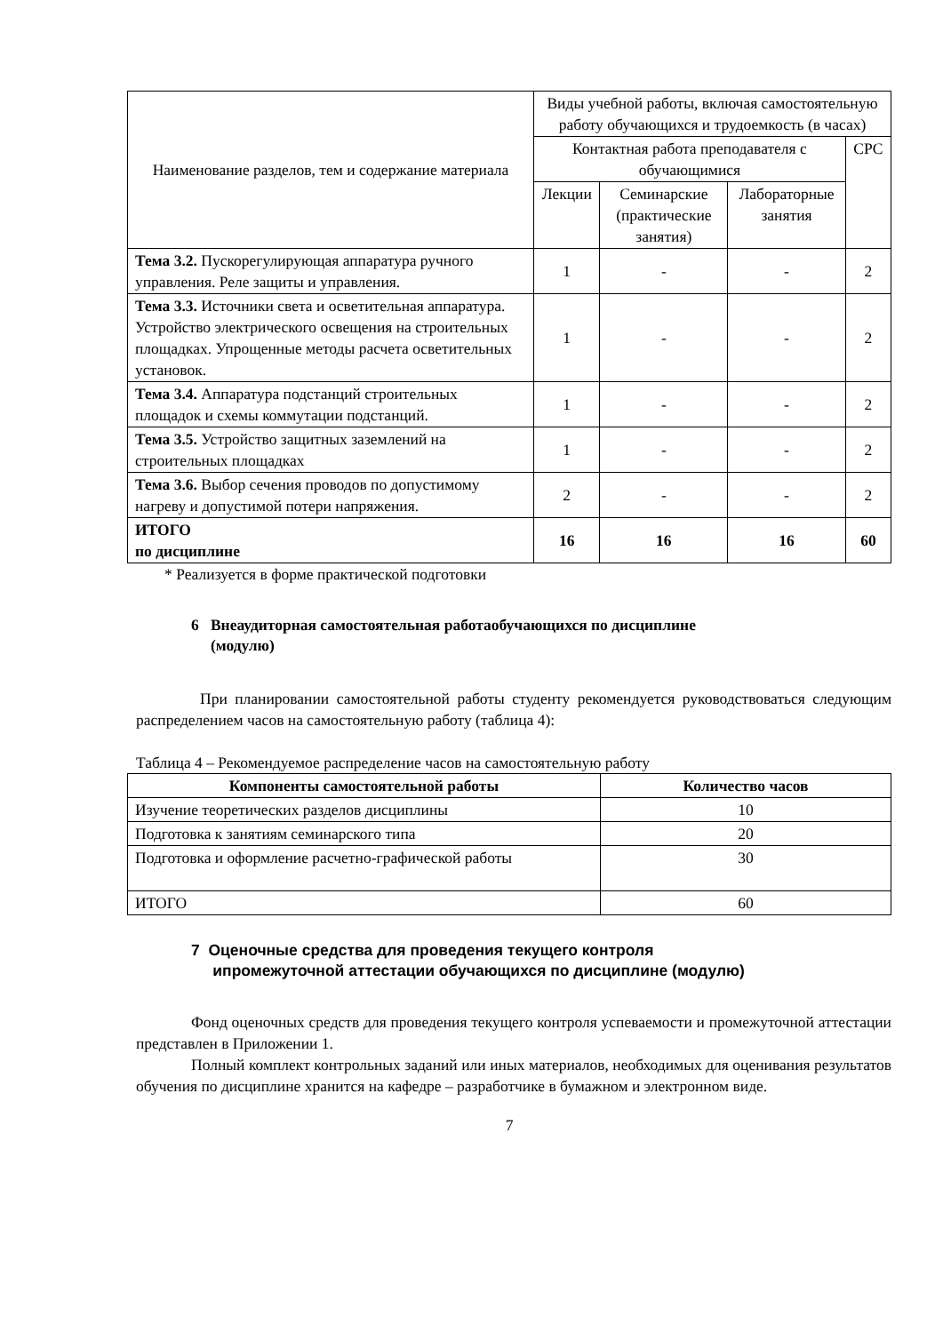| Наименование разделов, тем и содержание материала | Виды учебной работы, включая самостоятельную работу обучающихся и трудоемкость (в часах) | | | |
| | Контактная работа преподавателя с обучающимися | | | СРС |
| | Лекции | Семинарские (практические занятия) | Лабораторные занятия | |
| Тема 3.2. Пускорегулирующая аппаратура ручного управления. Реле защиты и управления. | 1 | - | - | 2 |
| Тема 3.3. Источники света и осветительная аппаратура. Устройство электрического освещения на строительных площадках. Упрощенные методы расчета осветительных установок. | 1 | - | - | 2 |
| Тема 3.4. Аппаратура подстанций строительных площадок и схемы коммутации подстанций. | 1 | - | - | 2 |
| Тема 3.5. Устройство защитных заземлений на строительных площадках | 1 | - | - | 2 |
| Тема 3.6. Выбор сечения проводов по допустимому нагреву и допустимой потери напряжения. | 2 | - | - | 2 |
| ИТОГО по дисциплине | 16 | 16 | 16 | 60 |
* Реализуется в форме практической подготовки
6 Внеаудиторная самостоятельная работаобучающихся по дисциплине
(модулю)
При планировании самостоятельной работы студенту рекомендуется руководствоваться следующим распределением часов на самостоятельную работу (таблица 4):
Таблица 4 – Рекомендуемое распределение часов на самостоятельную работу
| Компоненты самостоятельной работы | Количество часов |
| --- | --- |
| Изучение теоретических разделов дисциплины | 10 |
| Подготовка к занятиям семинарского типа | 20 |
| Подготовка и оформление расчетно-графической работы | 30 |
| ИТОГО | 60 |
7 Оценочные средства для проведения текущего контроля
ипромежуточной аттестации обучающихся по дисциплине (модулю)
Фонд оценочных средств для проведения текущего контроля успеваемости и промежуточной аттестации представлен в Приложении 1.
Полный комплект контрольных заданий или иных материалов, необходимых для оценивания результатов обучения по дисциплине хранится на кафедре – разработчике в бумажном и электронном виде.
7